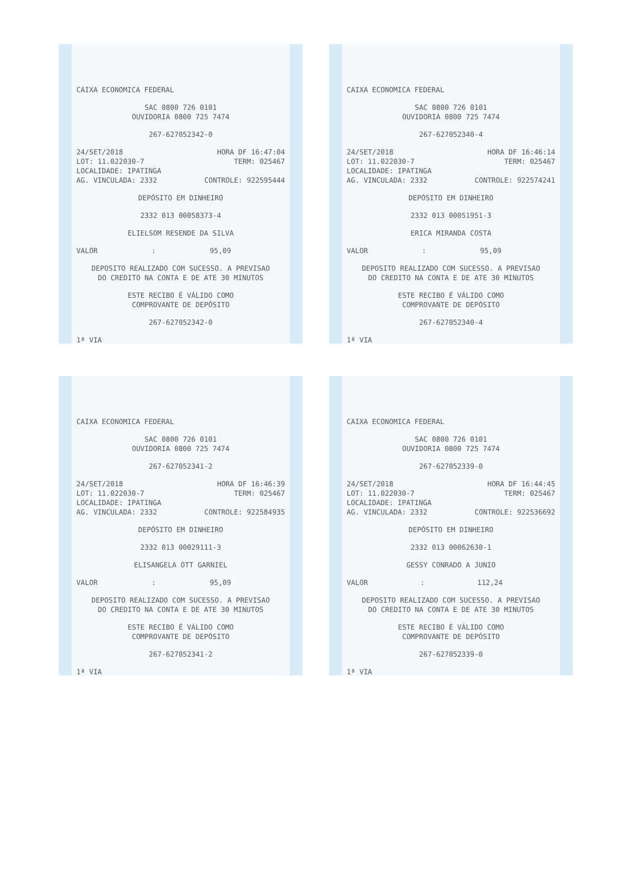CAIXA ECONOMICA FEDERAL
SAC 0800 726 0101
OUVIDORIA 0800 725 7474
267-627052342-0
24/SET/2018 HORA DF 16:47:04
LOT: 11.022030-7 TERM: 025467
LOCALIDADE: IPATINGA
AG. VINCULADA: 2332 CONTROLE: 922595444
DEPÓSITO EM DINHEIRO
2332 013 00058373-4
ELIELSOM RESENDE DA SILVA
VALOR: 95,09
DEPOSITO REALIZADO COM SUCESSO. A PREVISAO
DO CREDITO NA CONTA E DE ATE 30 MINUTOS
ESTE RECIBO É VÁLIDO COMO
COMPROVANTE DE DEPÓSITO
267-627052342-0
1ª VIA
CAIXA ECONOMICA FEDERAL
SAC 0800 726 0101
OUVIDORIA 0800 725 7474
267-627052340-4
24/SET/2018 HORA DF 16:46:14
LOT: 11.022030-7 TERM: 025467
LOCALIDADE: IPATINGA
AG. VINCULADA: 2332 CONTROLE: 922574241
DEPÓSITO EM DINHEIRO
2332 013 00051951-3
ERICA MIRANDA COSTA
VALOR: 95,09
DEPOSITO REALIZADO COM SUCESSO. A PREVISAO
DO CREDITO NA CONTA E DE ATE 30 MINUTOS
ESTE RECIBO É VÁLIDO COMO
COMPROVANTE DE DEPÓSITO
267-627052340-4
1ª VIA
CAIXA ECONOMICA FEDERAL
SAC 0800 726 0101
OUVIDORIA 0800 725 7474
267-627052341-2
24/SET/2018 HORA DF 16:46:39
LOT: 11.022030-7 TERM: 025467
LOCALIDADE: IPATINGA
AG. VINCULADA: 2332 CONTROLE: 922584935
DEPÓSITO EM DINHEIRO
2332 013 00029111-3
ELISANGELA OTT GARNIEL
VALOR: 95,09
DEPOSITO REALIZADO COM SUCESSO. A PREVISAO
DO CREDITO NA CONTA E DE ATE 30 MINUTOS
ESTE RECIBO É VÁLIDO COMO
COMPROVANTE DE DEPÓSITO
267-627052341-2
1ª VIA
CAIXA ECONOMICA FEDERAL
SAC 0800 726 0101
OUVIDORIA 0800 725 7474
267-627052339-0
24/SET/2018 HORA DF 16:44:45
LOT: 11.022030-7 TERM: 025467
LOCALIDADE: IPATINGA
AG. VINCULADA: 2332 CONTROLE: 922536692
DEPÓSITO EM DINHEIRO
2332 013 00062630-1
GESSY CONRADO A JUNIO
VALOR: 112,24
DEPOSITO REALIZADO COM SUCESSO. A PREVISAO
DO CREDITO NA CONTA E DE ATE 30 MINUTOS
ESTE RECIBO É VÁLIDO COMO
COMPROVANTE DE DEPÓSITO
267-627052339-0
1ª VIA